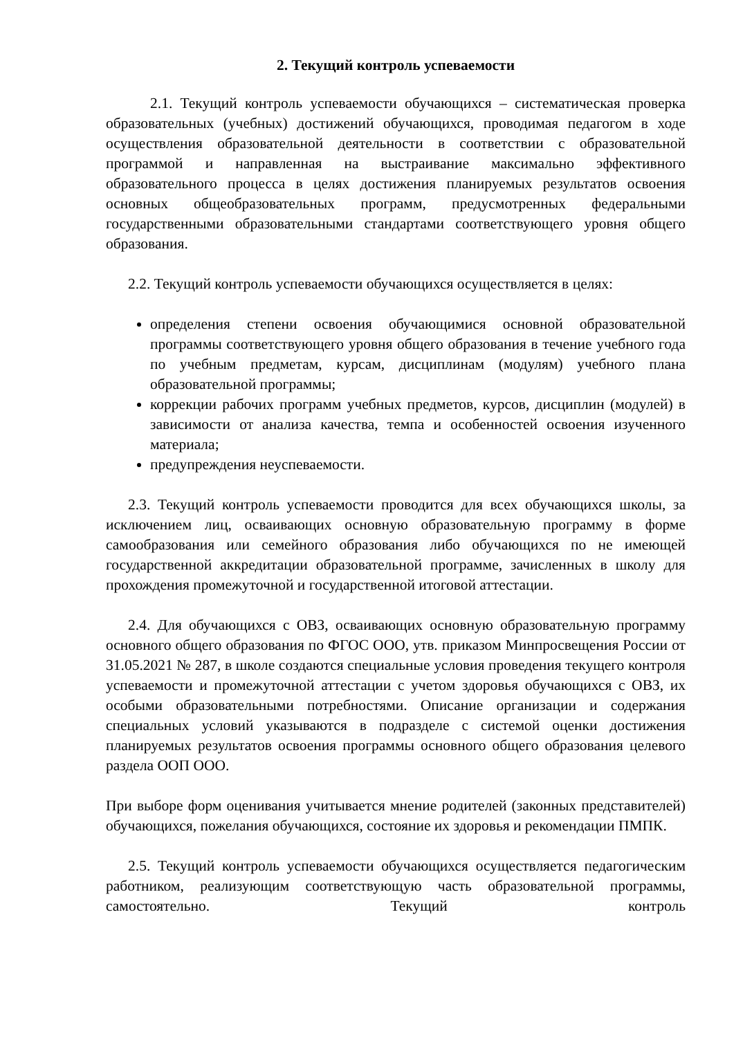2. Текущий контроль успеваемости
2.1. Текущий контроль успеваемости обучающихся – систематическая проверка образовательных (учебных) достижений обучающихся, проводимая педагогом в ходе осуществления образовательной деятельности в соответствии с образовательной программой и направленная на выстраивание максимально эффективного образовательного процесса в целях достижения планируемых результатов освоения основных общеобразовательных программ, предусмотренных федеральными государственными образовательными стандартами соответствующего уровня общего образования.
2.2. Текущий контроль успеваемости обучающихся осуществляется в целях:
определения степени освоения обучающимися основной образовательной программы соответствующего уровня общего образования в течение учебного года по учебным предметам, курсам, дисциплинам (модулям) учебного плана образовательной программы;
коррекции рабочих программ учебных предметов, курсов, дисциплин (модулей) в зависимости от анализа качества, темпа и особенностей освоения изученного материала;
предупреждения неуспеваемости.
2.3. Текущий контроль успеваемости проводится для всех обучающихся школы, за исключением лиц, осваивающих основную образовательную программу в форме самообразования или семейного образования либо обучающихся по не имеющей государственной аккредитации образовательной программе, зачисленных в школу для прохождения промежуточной и государственной итоговой аттестации.
2.4. Для обучающихся с ОВЗ, осваивающих основную образовательную программу основного общего образования по ФГОС ООО, утв. приказом Минпросвещения России от 31.05.2021 № 287, в школе создаются специальные условия проведения текущего контроля успеваемости и промежуточной аттестации с учетом здоровья обучающихся с ОВЗ, их особыми образовательными потребностями. Описание организации и содержания специальных условий указываются в подразделе с системой оценки достижения планируемых результатов освоения программы основного общего образования целевого раздела ООП ООО.
При выборе форм оценивания учитывается мнение родителей (законных представителей) обучающихся, пожелания обучающихся, состояние их здоровья и рекомендации ПМПК.
2.5. Текущий контроль успеваемости обучающихся осуществляется педагогическим работником, реализующим соответствующую часть образовательной программы, самостоятельно. Текущий контроль